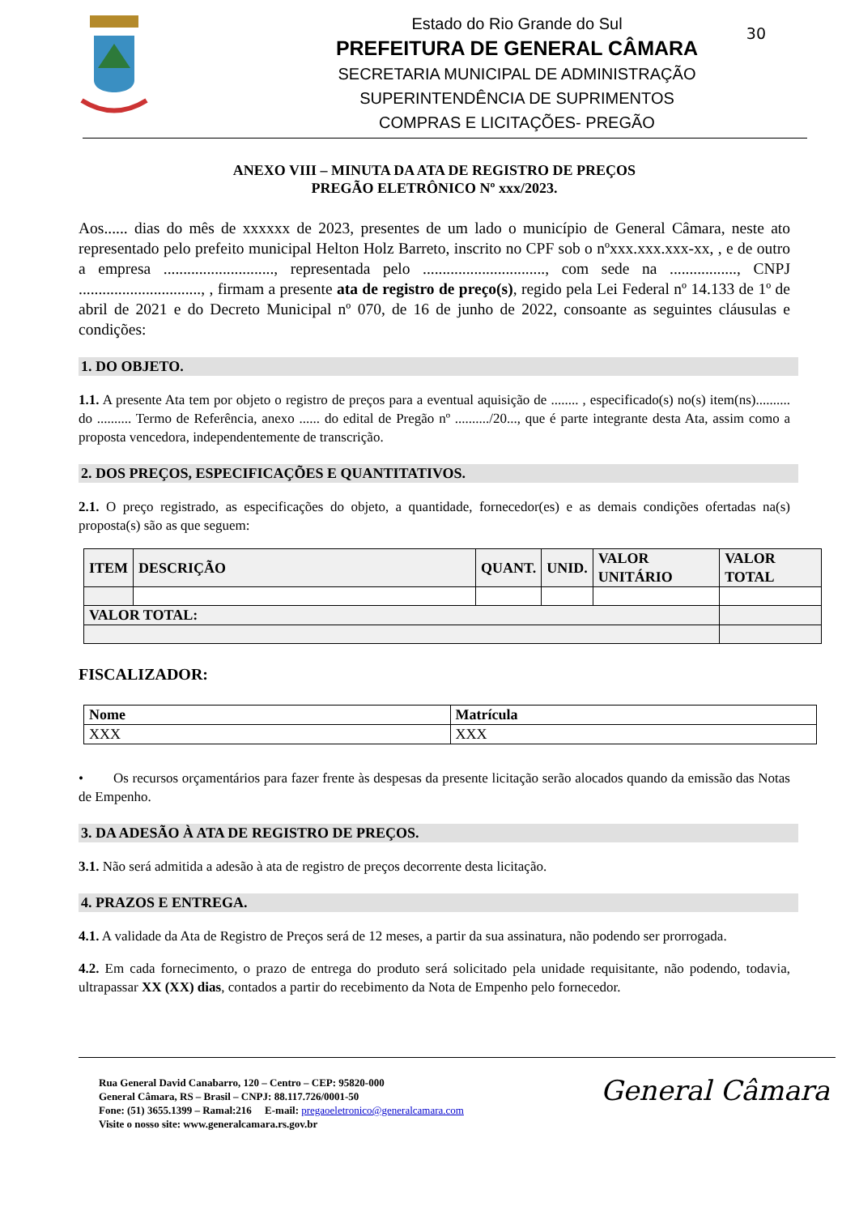Estado do Rio Grande do Sul
PREFEITURA DE GENERAL CÂMARA
SECRETARIA MUNICIPAL DE ADMINISTRAÇÃO
SUPERINTENDÊNCIA DE SUPRIMENTOS
COMPRAS E LICITAÇÕES- PREGÃO
30
ANEXO VIII – MINUTA DA ATA DE REGISTRO DE PREÇOS
PREGÃO ELETRÔNICO Nº xxx/2023.
Aos...... dias do mês de xxxxxx de 2023, presentes de um lado o município de General Câmara, neste ato representado pelo prefeito municipal Helton Holz Barreto, inscrito no CPF sob o nºxxx.xxx.xxx-xx, , e de outro a empresa ............................, representada pelo ..............................., com sede na ................., CNPJ ..............................., , firmam a presente ata de registro de preço(s), regido pela Lei Federal nº 14.133 de 1º de abril de 2021 e do Decreto Municipal nº 070, de 16 de junho de 2022, consoante as seguintes cláusulas e condições:
1. DO OBJETO.
1.1. A presente Ata tem por objeto o registro de preços para a eventual aquisição de ........ , especificado(s) no(s) item(ns).......... do .......... Termo de Referência, anexo ...... do edital de Pregão nº ........../20..., que é parte integrante desta Ata, assim como a proposta vencedora, independentemente de transcrição.
2. DOS PREÇOS, ESPECIFICAÇÕES E QUANTITATIVOS.
2.1. O preço registrado, as especificações do objeto, a quantidade, fornecedor(es) e as demais condições ofertadas na(s) proposta(s) são as que seguem:
| ITEM | DESCRIÇÃO | QUANT. | UNID. | VALOR UNITÁRIO | VALOR TOTAL |
| --- | --- | --- | --- | --- | --- |
| VALOR TOTAL: | | | | | |
FISCALIZADOR:
| Nome | Matrícula |
| XXX | XXX |
• Os recursos orçamentários para fazer frente às despesas da presente licitação serão alocados quando da emissão das Notas de Empenho.
3. DA ADESÃO À ATA DE REGISTRO DE PREÇOS.
3.1. Não será admitida a adesão à ata de registro de preços decorrente desta licitação.
4. PRAZOS E ENTREGA.
4.1. A validade da Ata de Registro de Preços será de 12 meses, a partir da sua assinatura, não podendo ser prorrogada.
4.2. Em cada fornecimento, o prazo de entrega do produto será solicitado pela unidade requisitante, não podendo, todavia, ultrapassar XX (XX) dias, contados a partir do recebimento da Nota de Empenho pelo fornecedor.
Rua General David Canabarro, 120 – Centro – CEP: 95820-000
General Câmara, RS – Brasil – CNPJ: 88.117.726/0001-50
Fone: (51) 3655.1399 – Ramal:216 E-mail: pregaoeletronico@generalcamara.com
Visite o nosso site: www.generalcamara.rs.gov.br
General Câmara